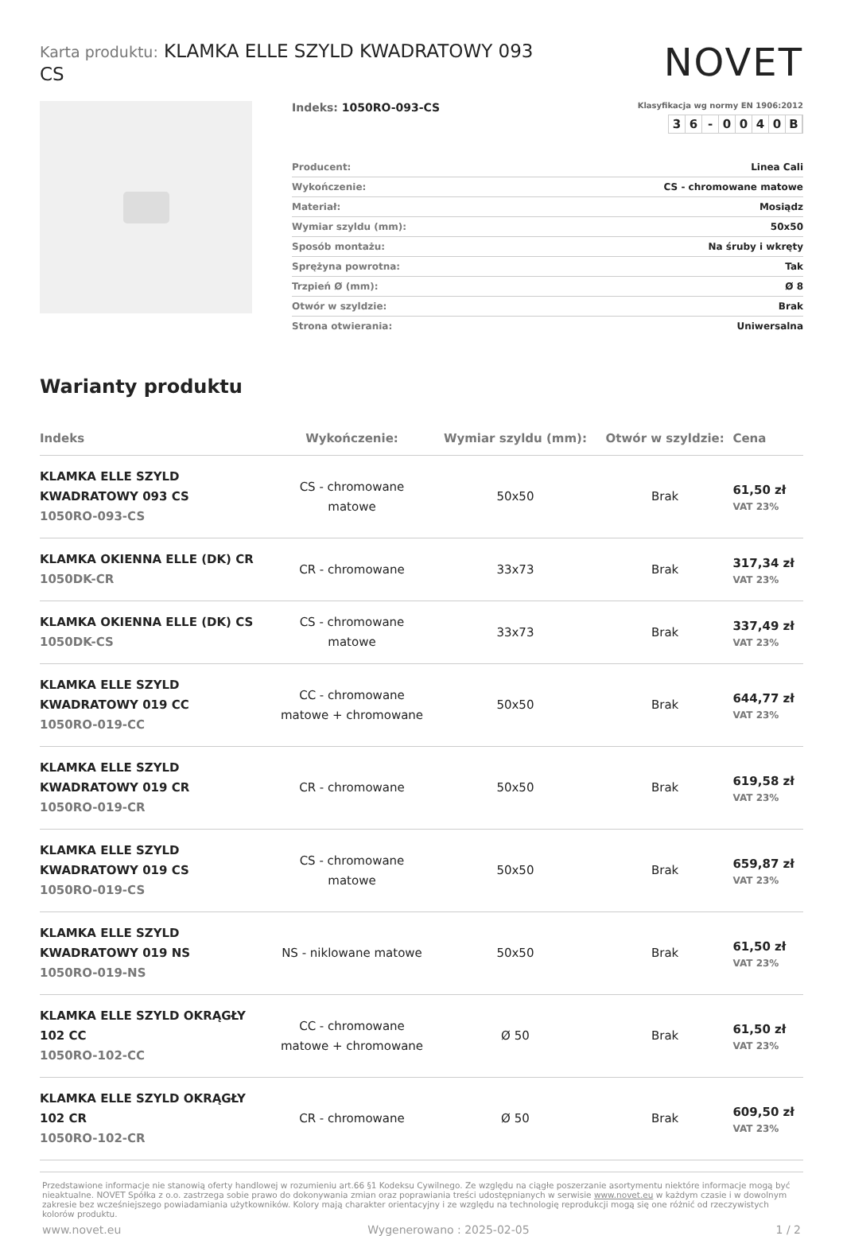Karta produktu: KLAMKA ELLE SZYLD KWADRATOWY 093 CS
NOVET
Indeks: 1050RO-093-CS
Klasyfikacja wg normy EN 1906:2012
36 - 0040 B
| Producent: | Linea Cali |
| Wykończenie: | CS - chromowane matowe |
| Materiał: | Mosiądz |
| Wymiar szyldu (mm): | 50x50 |
| Sposób montażu: | Na śruby i wkręty |
| Sprężyna powrotna: | Tak |
| Trzpień Ø (mm): | Ø 8 |
| Otwór w szyldzie: | Brak |
| Strona otwierania: | Uniwersalna |
Warianty produktu
| Indeks | Wykończenie: | Wymiar szyldu (mm): | Otwór w szyldzie: | Cena |
| --- | --- | --- | --- | --- |
| KLAMKA ELLE SZYLD KWADRATOWY 093 CS 1050RO-093-CS | CS - chromowane matowe | 50x50 | Brak | 61,50 zł VAT 23% |
| KLAMKA OKIENNA ELLE (DK) CR 1050DK-CR | CR - chromowane | 33x73 | Brak | 317,34 zł VAT 23% |
| KLAMKA OKIENNA ELLE (DK) CS 1050DK-CS | CS - chromowane matowe | 33x73 | Brak | 337,49 zł VAT 23% |
| KLAMKA ELLE SZYLD KWADRATOWY 019 CC 1050RO-019-CC | CC - chromowane matowe + chromowane | 50x50 | Brak | 644,77 zł VAT 23% |
| KLAMKA ELLE SZYLD KWADRATOWY 019 CR 1050RO-019-CR | CR - chromowane | 50x50 | Brak | 619,58 zł VAT 23% |
| KLAMKA ELLE SZYLD KWADRATOWY 019 CS 1050RO-019-CS | CS - chromowane matowe | 50x50 | Brak | 659,87 zł VAT 23% |
| KLAMKA ELLE SZYLD KWADRATOWY 019 NS 1050RO-019-NS | NS - niklowane matowe | 50x50 | Brak | 61,50 zł VAT 23% |
| KLAMKA ELLE SZYLD OKRĄGŁY 102 CC 1050RO-102-CC | CC - chromowane matowe + chromowane | Ø 50 | Brak | 61,50 zł VAT 23% |
| KLAMKA ELLE SZYLD OKRĄGŁY 102 CR 1050RO-102-CR | CR - chromowane | Ø 50 | Brak | 609,50 zł VAT 23% |
Przedstawione informacje nie stanowią oferty handlowej w rozumieniu art.66 §1 Kodeksu Cywilnego. Ze względu na ciągłe poszerzanie asortymentu niektóre informacje mogą być nieaktualne. NOVET Spółka z o.o. zastrzega sobie prawo do dokonywania zmian oraz poprawiania treści udostępnianych w serwisie www.novet.eu w każdym czasie i w dowolnym zakresie bez wcześniejszego powiadamiania użytkowników. Kolory mają charakter orientacyjny i ze względu na technologię reprodukcji mogą się one różnić od rzeczywistych kolorów produktu.
www.novet.eu Wygenerowano : 2025-02-05 1 / 2